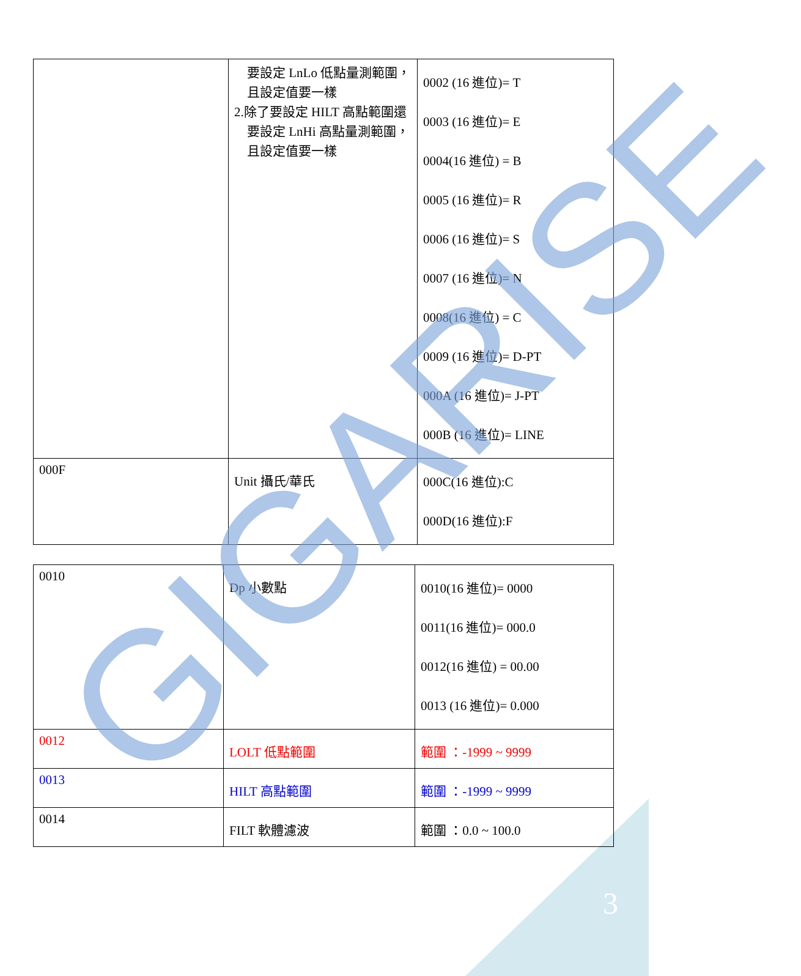| | 要設定 LnLo 低點量測範圍， 且設定值要一樣 2.除了要設定 HILT 高點範圍還 要設定 LnHi 高點量測範圍， 且設定值要一樣 | 0002 (16 進位)= T 0003 (16 進位)= E 0004(16 進位) = B 0005 (16 進位)= R 0006 (16 進位)= S 0007 (16 進位)= N 0008(16 進位) = C 0009 (16 進位)= D-PT 000A (16 進位)= J-PT 000B (16 進位)= LINE |
| 000F | Unit 攝氏/華氏 | 000C(16 進位):C 000D(16 進位):F |
| 0010 | Dp 小數點 | 0010(16 進位)= 0000 0011(16 進位)= 000.0 0012(16 進位) = 00.00 0013 (16 進位)= 0.000 |
| 0012 | LOLT 低點範圍 | 範圍 ：-1999 ~ 9999 |
| 0013 | HILT 高點範圍 | 範圍 ：-1999 ~ 9999 |
| 0014 | FILT 軟體濾波 | 範圍 ：0.0 ~ 100.0 |
GIGARISE
3